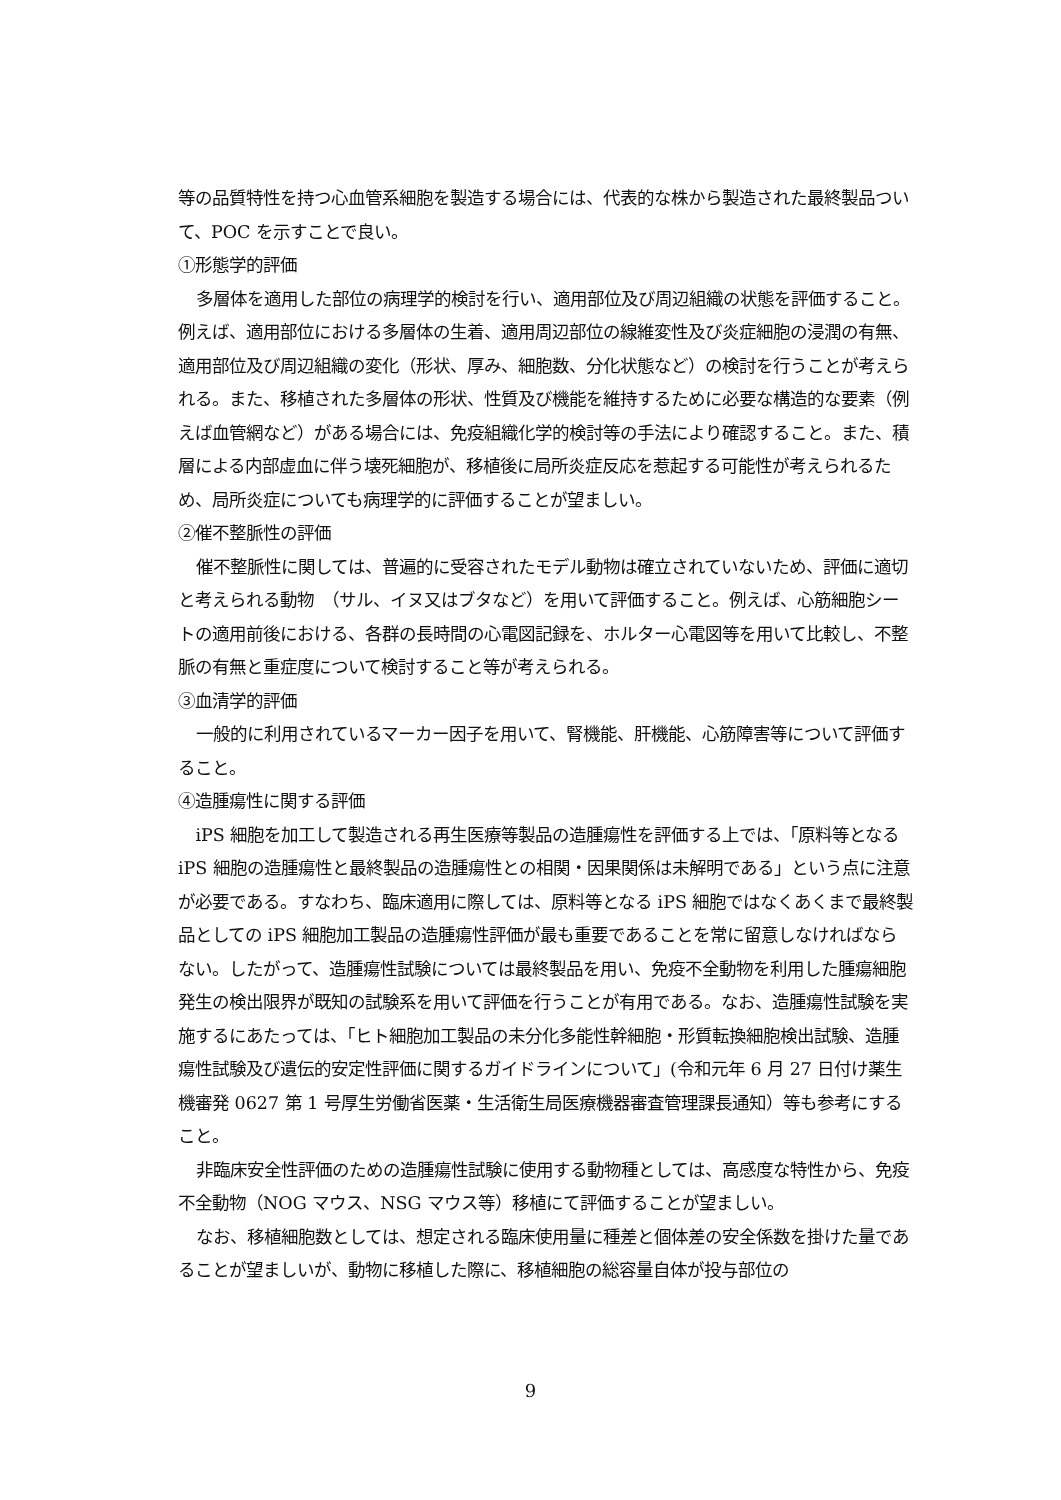等の品質特性を持つ心血管系細胞を製造する場合には、代表的な株から製造された最終製品ついて、POC を示すことで良い。
①形態学的評価
多層体を適用した部位の病理学的検討を行い、適用部位及び周辺組織の状態を評価すること。例えば、適用部位における多層体の生着、適用周辺部位の線維変性及び炎症細胞の浸潤の有無、適用部位及び周辺組織の変化（形状、厚み、細胞数、分化状態など）の検討を行うことが考えられる。また、移植された多層体の形状、性質及び機能を維持するために必要な構造的な要素（例えば血管網など）がある場合には、免疫組織化学的検討等の手法により確認すること。また、積層による内部虚血に伴う壊死細胞が、移植後に局所炎症反応を惹起する可能性が考えられるため、局所炎症についても病理学的に評価することが望ましい。
②催不整脈性の評価
催不整脈性に関しては、普遍的に受容されたモデル動物は確立されていないため、評価に適切と考えられる動物　（サル、イヌ又はブタなど）を用いて評価すること。例えば、心筋細胞シートの適用前後における、各群の長時間の心電図記録を、ホルター心電図等を用いて比較し、不整脈の有無と重症度について検討すること等が考えられる。
③血清学的評価
一般的に利用されているマーカー因子を用いて、腎機能、肝機能、心筋障害等について評価すること。
④造腫瘍性に関する評価
iPS 細胞を加工して製造される再生医療等製品の造腫瘍性を評価する上では、「原料等となる iPS 細胞の造腫瘍性と最終製品の造腫瘍性との相関・因果関係は未解明である」という点に注意が必要である。すなわち、臨床適用に際しては、原料等となる iPS 細胞ではなくあくまで最終製品としての iPS 細胞加工製品の造腫瘍性評価が最も重要であることを常に留意しなければならない。したがって、造腫瘍性試験については最終製品を用い、免疫不全動物を利用した腫瘍細胞発生の検出限界が既知の試験系を用いて評価を行うことが有用である。なお、造腫瘍性試験を実施するにあたっては、「ヒト細胞加工製品の未分化多能性幹細胞・形質転換細胞検出試験、造腫瘍性試験及び遺伝的安定性評価に関するガイドラインについて」(令和元年 6 月 27 日付け薬生機審発 0627 第 1 号厚生労働省医薬・生活衛生局医療機器審査管理課長通知）等も参考にすること。
非臨床安全性評価のための造腫瘍性試験に使用する動物種としては、高感度な特性から、免疫不全動物（NOG マウス、NSG マウス等）移植にて評価することが望ましい。
なお、移植細胞数としては、想定される臨床使用量に種差と個体差の安全係数を掛けた量であることが望ましいが、動物に移植した際に、移植細胞の総容量自体が投与部位の
9